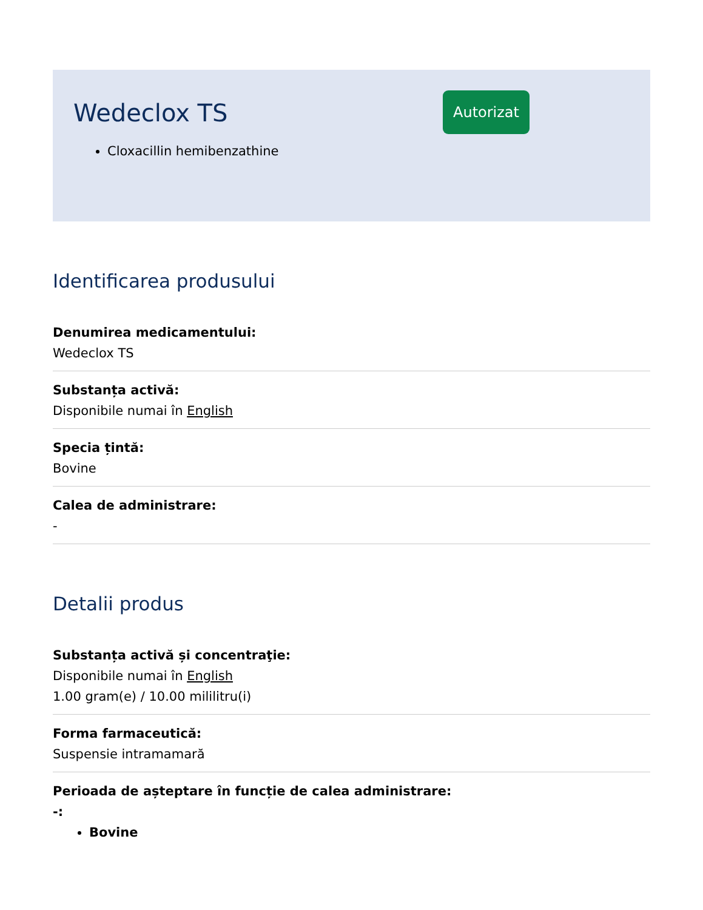Wedeclox TS
Cloxacillin hemibenzathine
Autorizat
Identificarea produsului
Denumirea medicamentului:
Wedeclox TS
Substanța activă:
Disponibile numai în English
Specia țintă:
Bovine
Calea de administrare:
-
Detalii produs
Substanța activă și concentraţie:
Disponibile numai în English
1.00 gram(e) / 10.00 mililitru(i)
Forma farmaceutică:
Suspensie intramamară
Perioada de așteptare în funcție de calea administrare:
-:
Bovine